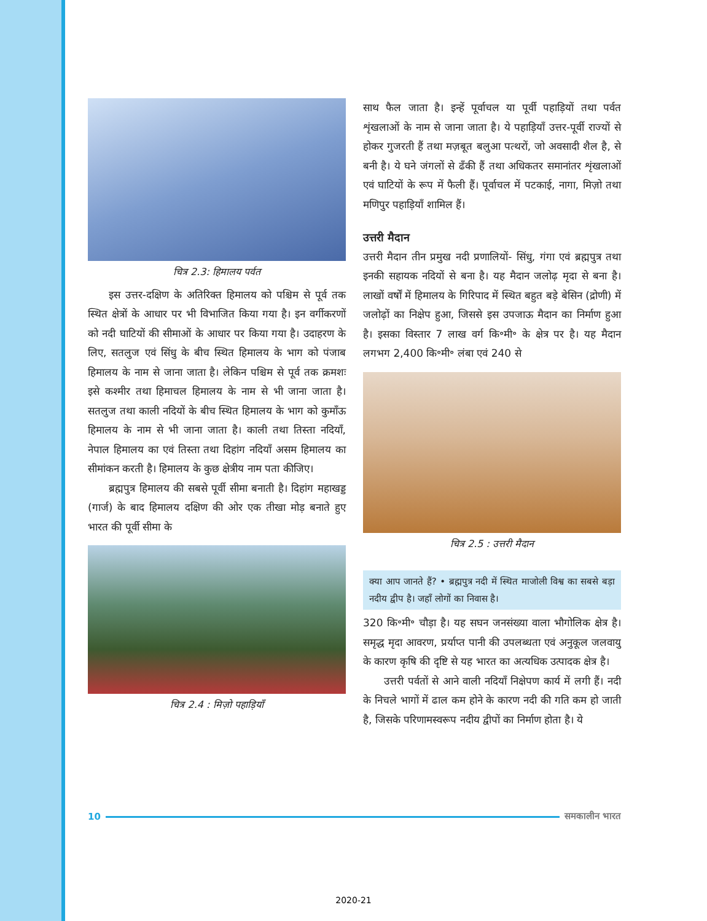चित्र 2.3: हिमालय पर्वत
इस उत्तर-दक्षिण के अतिरिक्त हिमालय को पश्चिम से पूर्व तक स्थित क्षेत्रों के आधार पर भी विभाजित किया गया है। इन वर्गीकरणों को नदी घाटियों की सीमाओं के आधार पर किया गया है। उदाहरण के लिए, सतलुज एवं सिंधु के बीच स्थित हिमालय के भाग को पंजाब हिमालय के नाम से जाना जाता है। लेकिन पश्चिम से पूर्व तक क्रमशः इसे कश्मीर तथा हिमाचल हिमालय के नाम से भी जाना जाता है। सतलुज तथा काली नदियों के बीच स्थित हिमालय के भाग को कुमाँऊ हिमालय के नाम से भी जाना जाता है। काली तथा तिस्ता नदियाँ, नेपाल हिमालय का एवं तिस्ता तथा दिहांग नदियाँ असम हिमालय का सीमांकन करती है। हिमालय के कुछ क्षेत्रीय नाम पता कीजिए।
ब्रह्मपुत्र हिमालय की सबसे पूर्वी सीमा बनाती है। दिहांग महाखड्ड (गार्ज) के बाद हिमालय दक्षिण की ओर एक तीखा मोड़ बनाते हुए भारत की पूर्वी सीमा के
चित्र 2.4 : मिज़ो पहाड़ियाँ
साथ फैल जाता है। इन्हें पूर्वाचल या पूर्वी पहाड़ियों तथा पर्वत शृंखलाओं के नाम से जाना जाता है। ये पहाड़ियाँ उत्तर-पूर्वी राज्यों से होकर गुजरती हैं तथा मज़बूत बलुआ पत्थरों, जो अवसादी शैल है, से बनी है। ये घने जंगलों से ढँकी हैं तथा अधिकतर समानांतर शृंखलाओं एवं घाटियों के रूप में फैली हैं। पूर्वाचल में पटकाई, नागा, मिज़ो तथा मणिपुर पहाड़ियाँ शामिल हैं।
उत्तरी मैदान
उत्तरी मैदान तीन प्रमुख नदी प्रणालियों- सिंधु, गंगा एवं ब्रह्मपुत्र तथा इनकी सहायक नदियों से बना है। यह मैदान जलोढ़ मृदा से बना है। लाखों वर्षों में हिमालय के गिरिपाद में स्थित बहुत बड़े बेसिन (द्रोणी) में जलोढ़ों का निक्षेप हुआ, जिससे इस उपजाऊ मैदान का निर्माण हुआ है। इसका विस्तार 7 लाख वर्ग कि॰मी॰ के क्षेत्र पर है। यह मैदान लगभग 2,400 कि॰मी॰ लंबा एवं 240 से
चित्र 2.5 : उत्तरी मैदान
क्या आप जानते हैं? • ब्रह्मपुत्र नदी में स्थित माजोली विश्व का सबसे बड़ा नदीय द्वीप है। जहाँ लोगों का निवास है।
320 कि॰मी॰ चौड़ा है। यह सघन जनसंख्या वाला भौगोलिक क्षेत्र है। समृद्ध मृदा आवरण, प्रर्याप्त पानी की उपलब्धता एवं अनुकूल जलवायु के कारण कृषि की दृष्टि से यह भारत का अत्यधिक उत्पादक क्षेत्र है।
उत्तरी पर्वतों से आने वाली नदियाँ निक्षेपण कार्य में लगी हैं। नदी के निचले भागों में ढाल कम होने के कारण नदी की गति कम हो जाती है, जिसके परिणामस्वरूप नदीय द्वीपों का निर्माण होता है। ये
10 समकालीन भारत
2020-21